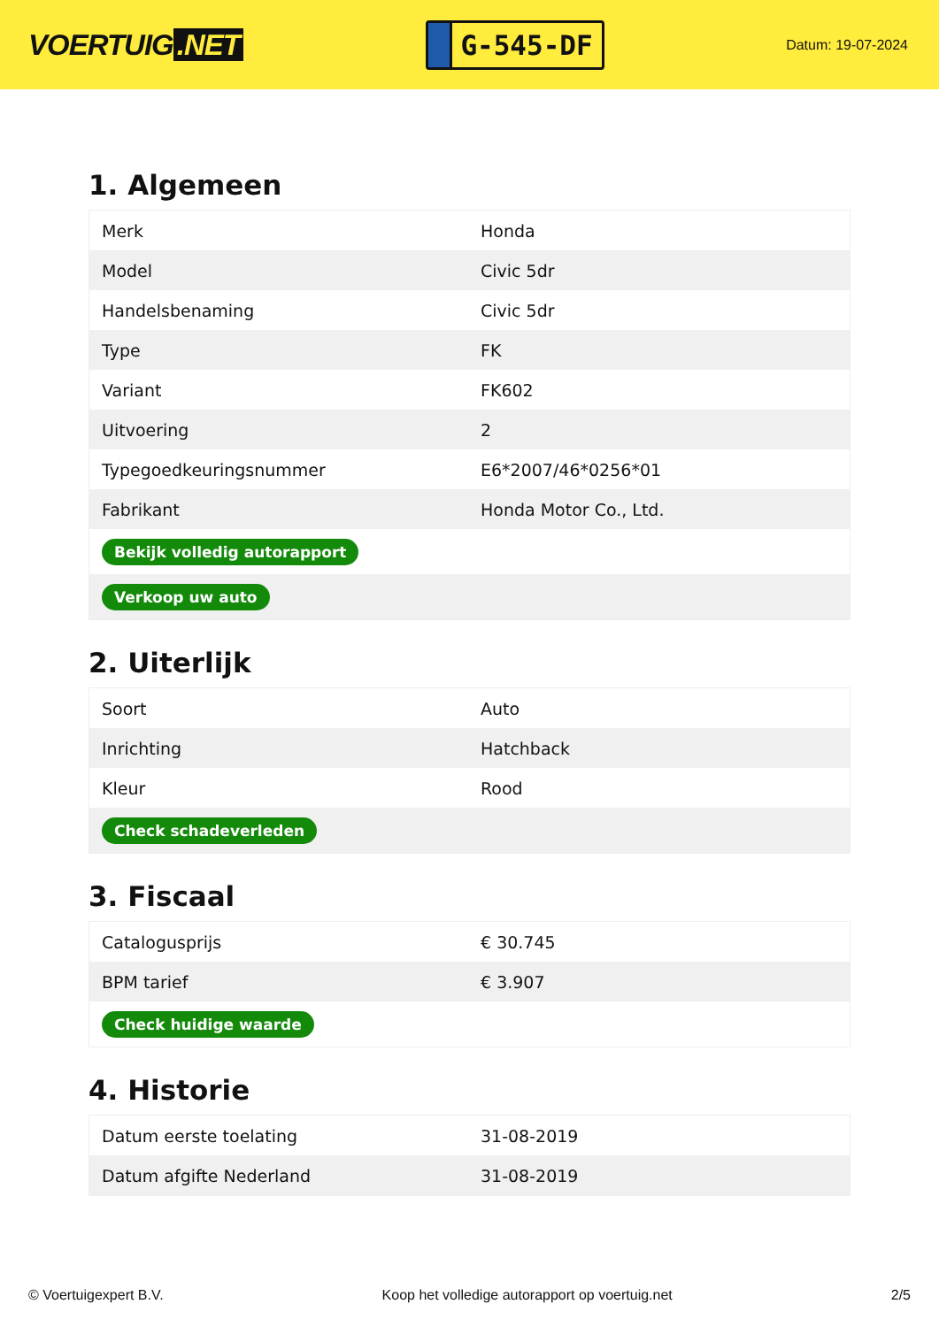VOERTUIG.NET
G-545-DF
Datum: 19-07-2024
1. Algemeen
| Merk | Honda |
| Model | Civic 5dr |
| Handelsbenaming | Civic 5dr |
| Type | FK |
| Variant | FK602 |
| Uitvoering | 2 |
| Typegoedkeuringsnummer | E6*2007/46*0256*01 |
| Fabrikant | Honda Motor Co., Ltd. |
| Bekijk volledig autorapport | |
| Verkoop uw auto | |
2. Uiterlijk
| Soort | Auto |
| Inrichting | Hatchback |
| Kleur | Rood |
| Check schadeverleden | |
3. Fiscaal
| Catalogusprijs | € 30.745 |
| BPM tarief | € 3.907 |
| Check huidige waarde | |
4. Historie
| Datum eerste toelating | 31-08-2019 |
| Datum afgifte Nederland | 31-08-2019 |
© Voertuigexpert B.V. Koop het volledige autorapport op voertuig.net 2/5